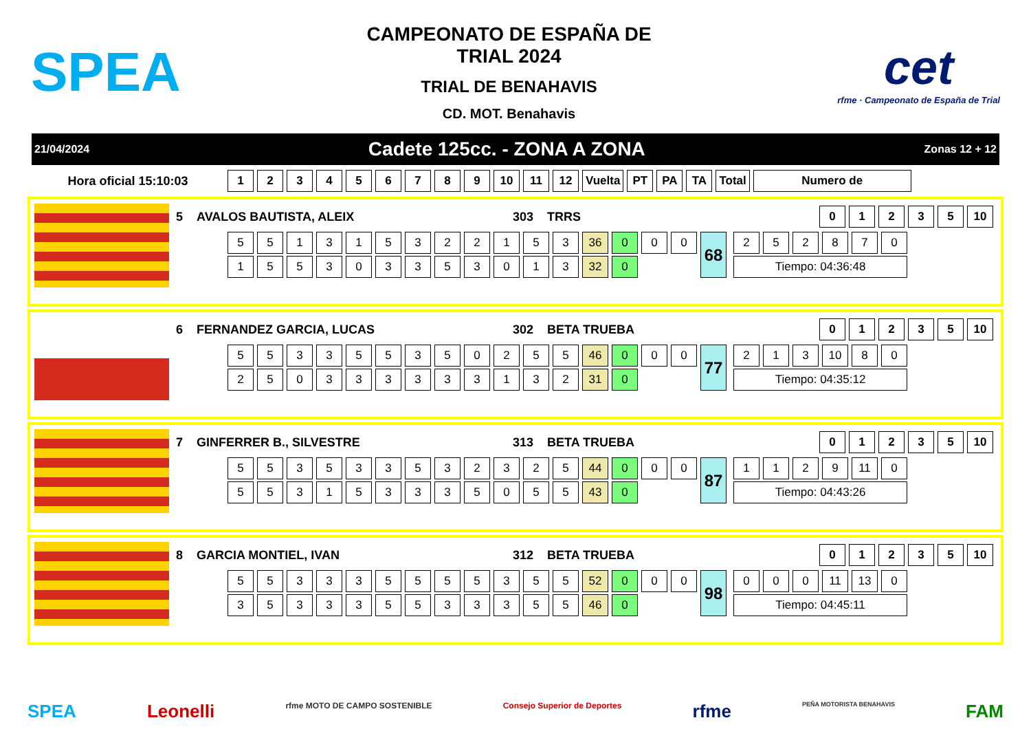SPEA
CAMPEONATO DE ESPAÑA DE
TRIAL 2024
TRIAL DE BENAHAVIS
CD. MOT. Benahavis
cet
rfme · Campeonato de España de Trial
21/04/2024 Cadete 125cc. - ZONA A ZONA Zonas 12 + 12
Hora oficial 15:10:03
| 1 | 2 | 3 | 4 | 5 | 6 | 7 | 8 | 9 | 10 | 11 | 12 | Vuelta | PT | PA | TA | Total | Numero de |
| --- | --- | --- | --- | --- | --- | --- | --- | --- | --- | --- | --- | --- | --- | --- | --- | --- | --- |
5 AVALOS BAUTISTA, ALEIX 303 TRRS
| 0 | 1 | 2 | 3 | 5 | 10 |
| --- | --- | --- | --- | --- | --- |
| 5 | 5 | 1 | 3 | 1 | 5 | 3 | 2 | 2 | 1 | 5 | 3 | 36 | 0 | 0 | 0 | 68 |
| 1 | 5 | 5 | 3 | 0 | 3 | 3 | 5 | 3 | 0 | 1 | 3 | 32 | 0 | | | |
| 2 | 5 | 2 | 8 | 7 | 0 |
| Tiempo: 04:36:48 | | | | | |
6 FERNANDEZ GARCIA, LUCAS 302 BETA TRUEBA
| 0 | 1 | 2 | 3 | 5 | 10 |
| --- | --- | --- | --- | --- | --- |
| 5 | 5 | 3 | 3 | 5 | 5 | 3 | 5 | 0 | 2 | 5 | 5 | 46 | 0 | 0 | 0 | 77 |
| 2 | 5 | 0 | 3 | 3 | 3 | 3 | 3 | 3 | 1 | 3 | 2 | 31 | 0 | | | |
| 2 | 1 | 3 | 10 | 8 | 0 |
| Tiempo: 04:35:12 | | | | | |
7 GINFERRER B., SILVESTRE 313 BETA TRUEBA
| 0 | 1 | 2 | 3 | 5 | 10 |
| --- | --- | --- | --- | --- | --- |
| 5 | 5 | 3 | 5 | 3 | 3 | 5 | 3 | 2 | 3 | 2 | 5 | 44 | 0 | 0 | 0 | 87 |
| 5 | 5 | 3 | 1 | 5 | 3 | 3 | 3 | 5 | 0 | 5 | 5 | 43 | 0 | | | |
| 1 | 1 | 2 | 9 | 11 | 0 |
| Tiempo: 04:43:26 | | | | | |
8 GARCIA MONTIEL, IVAN 312 BETA TRUEBA
| 0 | 1 | 2 | 3 | 5 | 10 |
| --- | --- | --- | --- | --- | --- |
| 5 | 5 | 3 | 3 | 3 | 5 | 5 | 5 | 5 | 3 | 5 | 5 | 52 | 0 | 0 | 0 | 98 |
| 3 | 5 | 3 | 3 | 3 | 5 | 5 | 3 | 3 | 3 | 5 | 5 | 46 | 0 | | | |
| 0 | 0 | 0 | 11 | 13 | 0 |
| Tiempo: 04:45:11 | | | | | |
SPEA Leonelli rfme MOTO DE CAMPO SOSTENIBLE Consejo Superior de Deportes rfme PEÑA MOTORISTA BENAHAVIS FAM